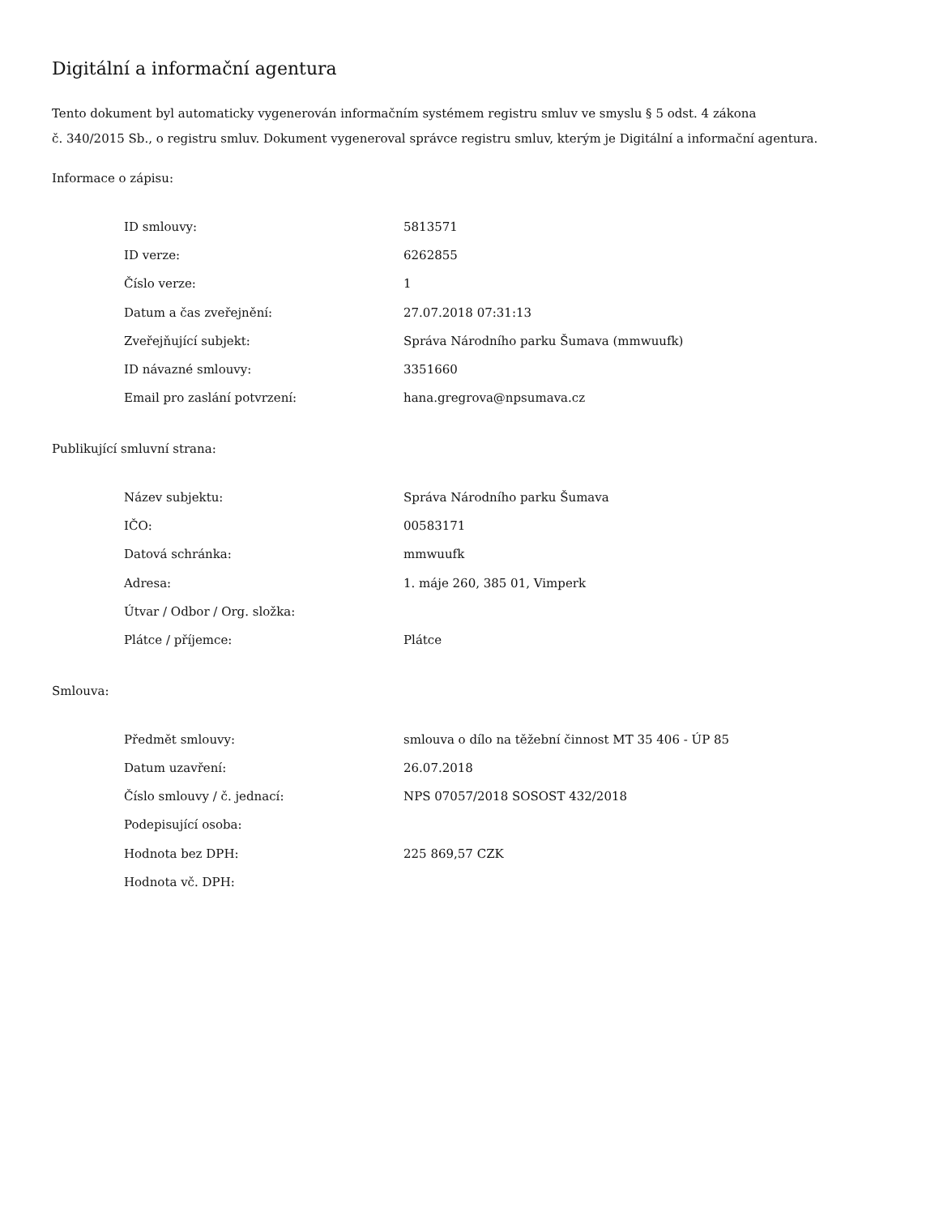Digitální a informační agentura
Tento dokument byl automaticky vygenerován informačním systémem registru smluv ve smyslu § 5 odst. 4 zákona
č. 340/2015 Sb., o registru smluv. Dokument vygeneroval správce registru smluv, kterým je Digitální a informační agentura.
Informace o zápisu:
| ID smlouvy: | 5813571 |
| ID verze: | 6262855 |
| Číslo verze: | 1 |
| Datum a čas zveřejnění: | 27.07.2018 07:31:13 |
| Zveřejňující subjekt: | Správa Národního parku Šumava (mmwuufk) |
| ID návazné smlouvy: | 3351660 |
| Email pro zaslání potvrzení: | hana.gregrova@npsumava.cz |
Publikující smluvní strana:
| Název subjektu: | Správa Národního parku Šumava |
| IČO: | 00583171 |
| Datová schránka: | mmwuufk |
| Adresa: | 1. máje 260, 385 01, Vimperk |
| Útvar / Odbor / Org. složka: | |
| Plátce / příjemce: | Plátce |
Smlouva:
| Předmět smlouvy: | smlouva o dílo na těžební činnost MT 35 406 - ÚP 85 |
| Datum uzavření: | 26.07.2018 |
| Číslo smlouvy / č. jednací: | NPS 07057/2018 SOSOST 432/2018 |
| Podepisující osoba: | |
| Hodnota bez DPH: | 225 869,57 CZK |
| Hodnota vč. DPH: | |